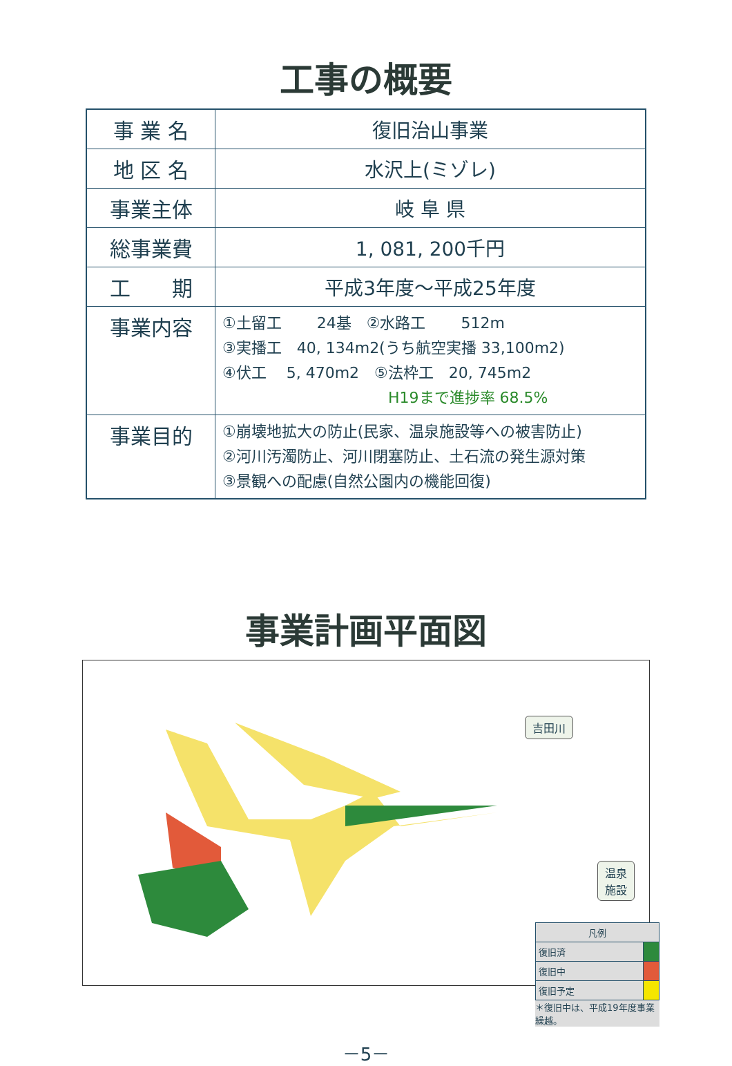工事の概要
| 事 業 名 | 復旧治山事業 |
| 地 区 名 | 水沢上(ミゾレ) |
| 事業主体 | 岐 阜 県 |
| 総事業費 | 1, 081, 200千円 |
| 工 期 | 平成3年度～平成25年度 |
| 事業内容 | ①土留工 24基 ②水路工 512m ③実播工 40, 134m2(うち航空実播 33,100m2) ④伏工 5, 470m2 ⑤法枠工 20, 745m2 H19まで進捗率 68.5% |
| 事業目的 | ①崩壊地拡大の防止(民家、温泉施設等への被害防止) ②河川汚濁防止、河川閉塞防止、土石流の発生源対策 ③景観への配慮(自然公園内の機能回復) |
事業計画平面図
吉田川
温泉
施設
| 凡例 | |
| 復旧済 | |
| 復旧中 | |
| 復旧予定 | |
＊復旧中は、平成19年度事業繰越。
－5－